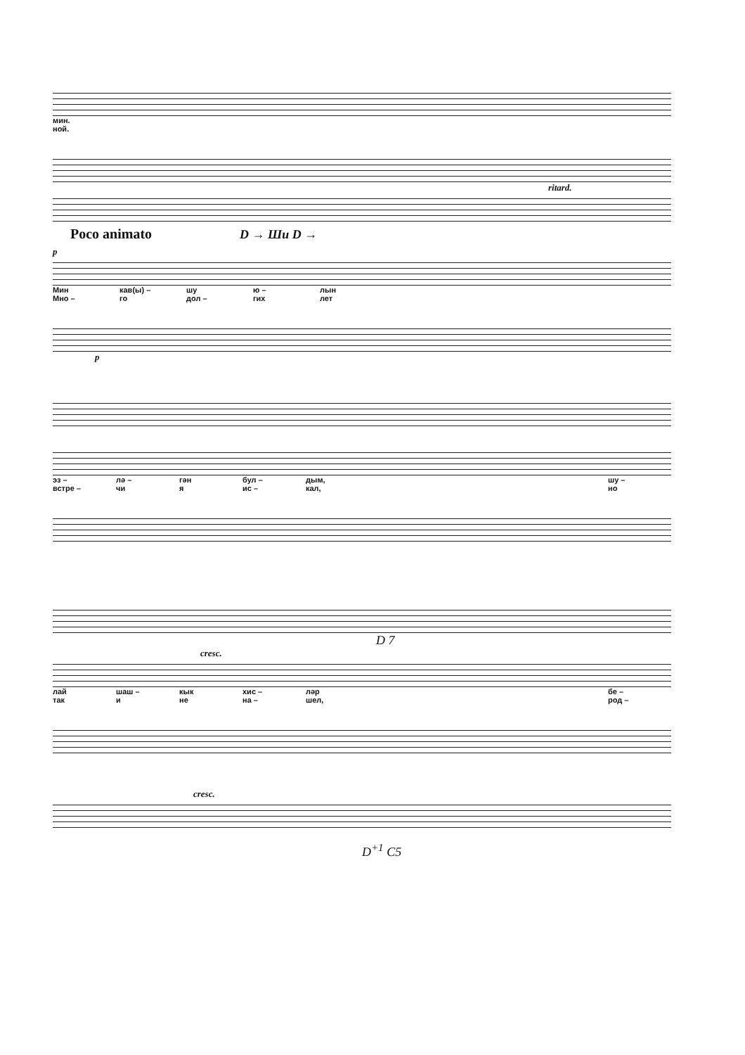мин.
ной.
ritard.
Poco animato D → Ши D →
p
Мин кав(ы) – шу ю – лын
Мно – го дол – гих лет
p
эз – лә – гән бул – дым, шу –
встре – чи я ис – кал, но
D 7
cresc.
лай шаш – кык хис – ләр бе –
так и не на – шел, род –
cresc.
D<sup>+1</sup> C5